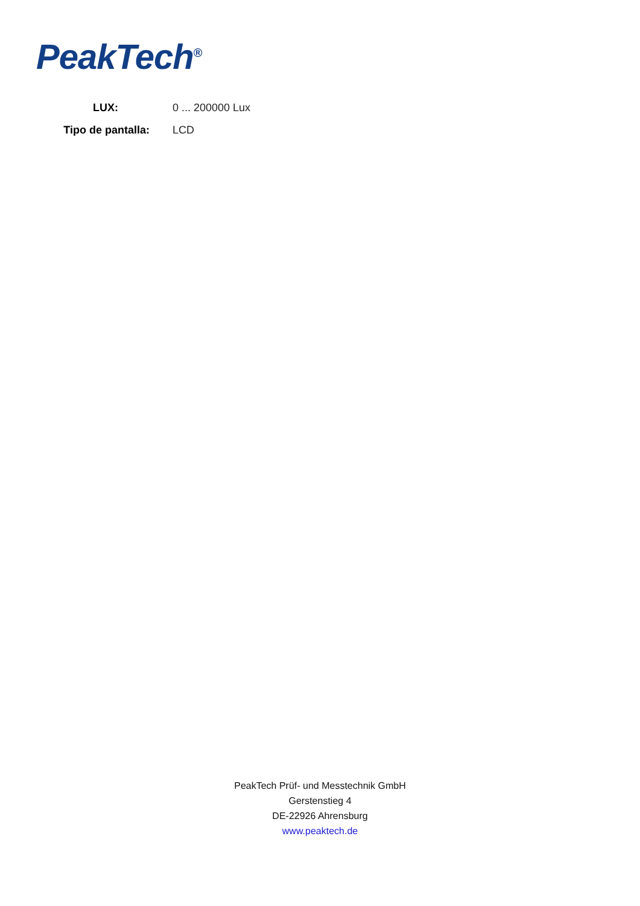PeakTech<sup>®</sup>
LUX: 0 ... 200000 Lux
Tipo de pantalla: LCD
PeakTech Prüf- und Messtechnik GmbH
Gerstenstieg 4
DE-22926 Ahrensburg
www.peaktech.de